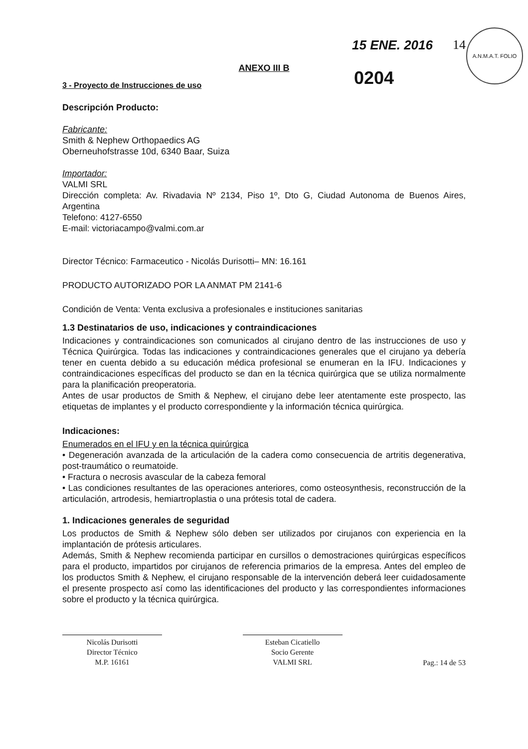A.N.M.A.T. FOLIO
15 ENE. 2016 14
0204
ANEXO III B
3 - Proyecto de Instrucciones de uso
Descripción Producto:
Fabricante:
Smith & Nephew Orthopaedics AG
Oberneuhofstrasse 10d, 6340 Baar, Suiza
Importador:
VALMI SRL
Dirección completa: Av. Rivadavia Nº 2134, Piso 1º, Dto G, Ciudad Autonoma de Buenos Aires, Argentina
Telefono: 4127-6550
E-mail: victoriacampo@valmi.com.ar
Director Técnico: Farmaceutico - Nicolás Durisotti– MN: 16.161
PRODUCTO AUTORIZADO POR LA ANMAT PM 2141-6
Condición de Venta: Venta exclusiva a profesionales e instituciones sanitarias
1.3 Destinatarios de uso, indicaciones y contraindicaciones
Indicaciones y contraindicaciones son comunicados al cirujano dentro de las instrucciones de uso y Técnica Quirúrgica. Todas las indicaciones y contraindicaciones generales que el cirujano ya debería tener en cuenta debido a su educación médica profesional se enumeran en la IFU. Indicaciones y contraindicaciones específicas del producto se dan en la técnica quirúrgica que se utiliza normalmente para la planificación preoperatoria.
Antes de usar productos de Smith & Nephew, el cirujano debe leer atentamente este prospecto, las etiquetas de implantes y el producto correspondiente y la información técnica quirúrgica.
Indicaciones:
Enumerados en el IFU y en la técnica quirúrgica
• Degeneración avanzada de la articulación de la cadera como consecuencia de artritis degenerativa, post-traumático o reumatoide.
• Fractura o necrosis avascular de la cabeza femoral
• Las condiciones resultantes de las operaciones anteriores, como osteosynthesis, reconstrucción de la articulación, artrodesis, hemiartroplastia o una prótesis total de cadera.
1. Indicaciones generales de seguridad
Los productos de Smith & Nephew sólo deben ser utilizados por cirujanos con experiencia en la implantación de prótesis articulares.
Además, Smith & Nephew recomienda participar en cursillos o demostraciones quirúrgicas específicos para el producto, impartidos por cirujanos de referencia primarios de la empresa. Antes del empleo de los productos Smith & Nephew, el cirujano responsable de la intervención deberá leer cuidadosamente el presente prospecto así como las identificaciones del producto y las correspondientes informaciones sobre el producto y la técnica quirúrgica.
Nicolás Durisotti
Director Técnico
M.P. 16161
Esteban Cicatiello
Socio Gerente
VALMI SRL
Pag.: 14 de 53